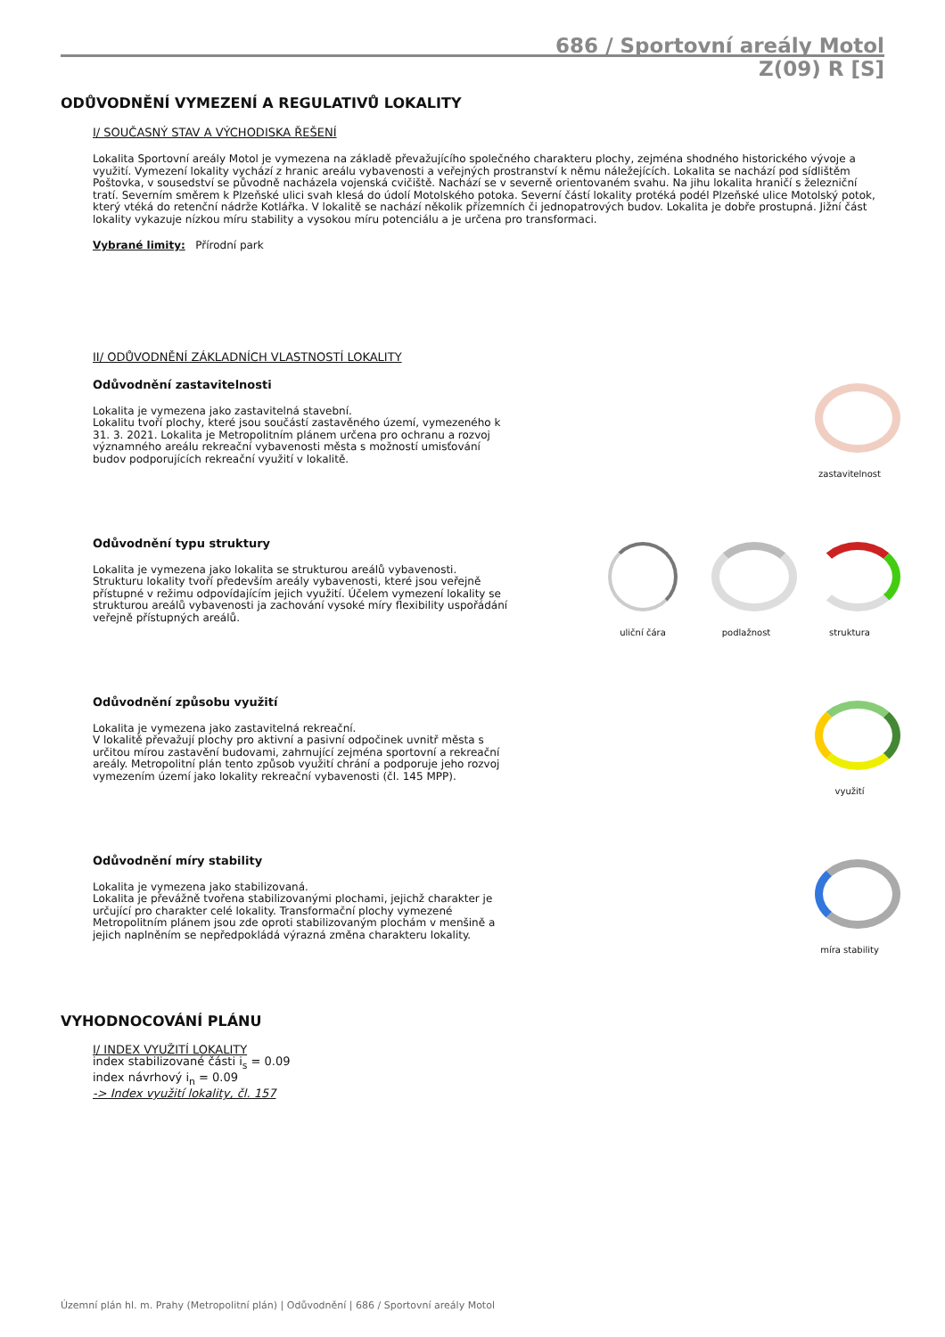686 / Sportovní areály Motol
Z(09) R [S]
ODŮVODNĚNÍ VYMEZENÍ A REGULATIVŮ LOKALITY
I/ SOUČASNÝ STAV A VÝCHODISKA ŘEŠENÍ
Lokalita Sportovní areály Motol je vymezena na základě převažujícího společného charakteru plochy, zejména shodného historického vývoje a využití. Vymezení lokality vychází z hranic areálu vybavenosti a veřejných prostranství k němu náležejících. Lokalita se nachází pod sídlištěm Poštovka, v sousedství se původně nacházela vojenská cvičiště. Nachází se v severně orientovaném svahu. Na jihu lokalita hraničí s železniční tratí. Severním směrem k Plzeňské ulici svah klesá do údolí Motolského potoka. Severní částí lokality protéká podél Plzeňské ulice Motolský potok, který vtéká do retenční nádrže Kotlářka. V lokalitě se nachází několik přízemních či jednopatrových budov. Lokalita je dobře prostupná. Jižní část lokality vykazuje nízkou míru stability a vysokou míru potenciálu a je určena pro transformaci.
Vybrané limity: Přírodní park
II/ ODŮVODNĚNÍ ZÁKLADNÍCH VLASTNOSTÍ LOKALITY
Odůvodnění zastavitelnosti
Lokalita je vymezena jako zastavitelná stavební.
Lokalitu tvoří plochy, které jsou součástí zastavěného území, vymezeného k 31. 3. 2021. Lokalita je Metropolitním plánem určena pro ochranu a rozvoj významného areálu rekreační vybavenosti města s možností umisťování budov podporujících rekreační využití v lokalitě.
zastavitelnost
Odůvodnění typu struktury
Lokalita je vymezena jako lokalita se strukturou areálů vybavenosti.
Strukturu lokality tvoří především areály vybavenosti, které jsou veřejně přístupné v režimu odpovídajícím jejich využití. Účelem vymezení lokality se strukturou areálů vybavenosti ja zachování vysoké míry flexibility uspořádání veřejně přístupných areálů.
uliční čára podlažnost struktura
Odůvodnění způsobu využití
Lokalita je vymezena jako zastavitelná rekreační.
V lokalitě převažují plochy pro aktivní a pasivní odpočinek uvnitř města s určitou mírou zastavění budovami, zahrnující zejména sportovní a rekreační areály. Metropolitní plán tento způsob využití chrání a podporuje jeho rozvoj vymezením území jako lokality rekreační vybavenosti (čl. 145 MPP).
využití
Odůvodnění míry stability
Lokalita je vymezena jako stabilizovaná.
Lokalita je převážně tvořena stabilizovanými plochami, jejichž charakter je určující pro charakter celé lokality. Transformační plochy vymezené Metropolitním plánem jsou zde oproti stabilizovaným plochám v menšině a jejich naplněním se nepředpokládá výrazná změna charakteru lokality.
míra stability
VYHODNOCOVÁNÍ PLÁNU
I/ INDEX VYUŽITÍ LOKALITY
index stabilizované části i<sub>s</sub> = 0.09
index návrhový i<sub>n</sub> = 0.09
-> Index využití lokality, čl. 157
Územní plán hl. m. Prahy (Metropolitní plán) | Odůvodnění | 686 / Sportovní areály Motol